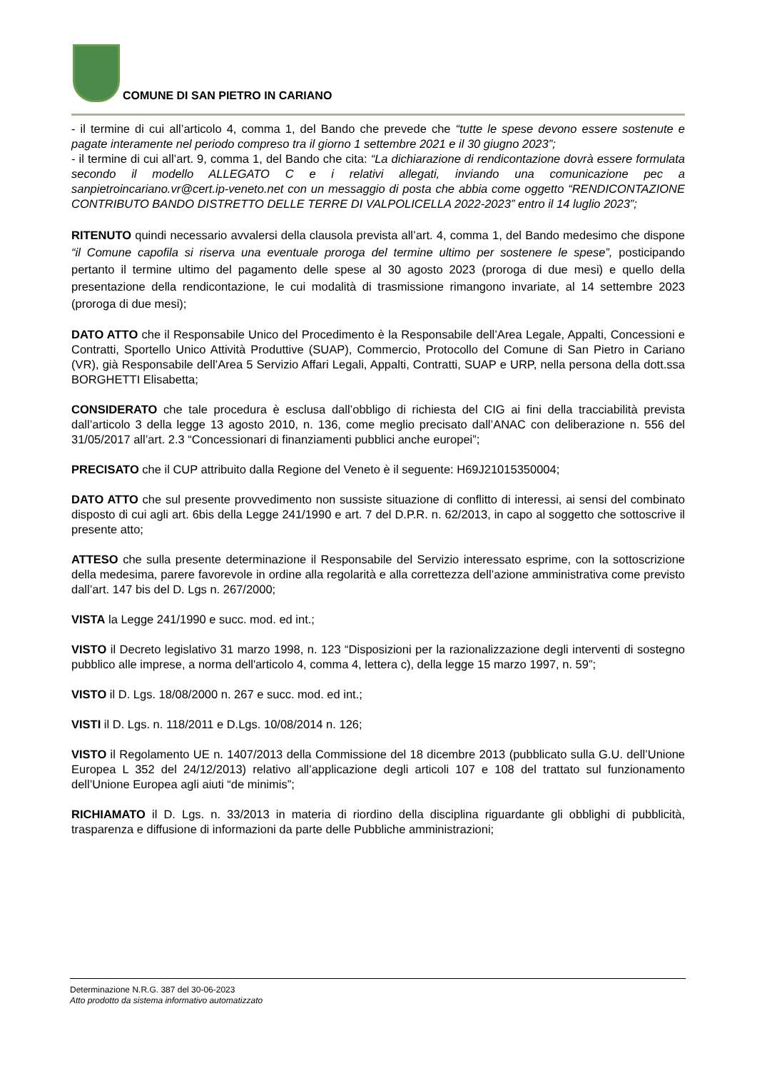COMUNE DI SAN PIETRO IN CARIANO
- il termine di cui all’articolo 4, comma 1, del Bando che prevede che “tutte le spese devono essere sostenute e pagate interamente nel periodo compreso tra il giorno 1 settembre 2021 e il 30 giugno 2023”;
- il termine di cui all’art. 9, comma 1, del Bando che cita: “La dichiarazione di rendicontazione dovrà essere formulata secondo il modello ALLEGATO C e i relativi allegati, inviando una comunicazione pec a sanpietroincariano.vr@cert.ip-veneto.net con un messaggio di posta che abbia come oggetto “RENDICONTAZIONE CONTRIBUTO BANDO DISTRETTO DELLE TERRE DI VALPOLICELLA 2022-2023” entro il 14 luglio 2023”;
RITENUTO quindi necessario avvalersi della clausola prevista all’art. 4, comma 1, del Bando medesimo che dispone “il Comune capofila si riserva una eventuale proroga del termine ultimo per sostenere le spese”, posticipando pertanto il termine ultimo del pagamento delle spese al 30 agosto 2023 (proroga di due mesi) e quello della presentazione della rendicontazione, le cui modalità di trasmissione rimangono invariate, al 14 settembre 2023 (proroga di due mesi);
DATO ATTO che il Responsabile Unico del Procedimento è la Responsabile dell’Area Legale, Appalti, Concessioni e Contratti, Sportello Unico Attività Produttive (SUAP), Commercio, Protocollo del Comune di San Pietro in Cariano (VR), già Responsabile dell’Area 5 Servizio Affari Legali, Appalti, Contratti, SUAP e URP, nella persona della dott.ssa BORGHETTI Elisabetta;
CONSIDERATO che tale procedura è esclusa dall’obbligo di richiesta del CIG ai fini della tracciabilità prevista dall’articolo 3 della legge 13 agosto 2010, n. 136, come meglio precisato dall’ANAC con deliberazione n. 556 del 31/05/2017 all’art. 2.3 “Concessionari di finanziamenti pubblici anche europei”;
PRECISATO che il CUP attribuito dalla Regione del Veneto è il seguente: H69J21015350004;
DATO ATTO che sul presente provvedimento non sussiste situazione di conflitto di interessi, ai sensi del combinato disposto di cui agli art. 6bis della Legge 241/1990 e art. 7 del D.P.R. n. 62/2013, in capo al soggetto che sottoscrive il presente atto;
ATTESO che sulla presente determinazione il Responsabile del Servizio interessato esprime, con la sottoscrizione della medesima, parere favorevole in ordine alla regolarità e alla correttezza dell’azione amministrativa come previsto dall’art. 147 bis del D. Lgs n. 267/2000;
VISTA la Legge 241/1990 e succ. mod. ed int.;
VISTO il Decreto legislativo 31 marzo 1998, n. 123 “Disposizioni per la razionalizzazione degli interventi di sostegno pubblico alle imprese, a norma dell'articolo 4, comma 4, lettera c), della legge 15 marzo 1997, n. 59”;
VISTO il D. Lgs. 18/08/2000 n. 267 e succ. mod. ed int.;
VISTI il D. Lgs. n. 118/2011 e D.Lgs. 10/08/2014 n. 126;
VISTO il Regolamento UE n. 1407/2013 della Commissione del 18 dicembre 2013 (pubblicato sulla G.U. dell’Unione Europea L 352 del 24/12/2013) relativo all’applicazione degli articoli 107 e 108 del trattato sul funzionamento dell’Unione Europea agli aiuti “de minimis”;
RICHIAMATO il D. Lgs. n. 33/2013 in materia di riordino della disciplina riguardante gli obblighi di pubblicità, trasparenza e diffusione di informazioni da parte delle Pubbliche amministrazioni;
Determinazione N.R.G. 387 del 30-06-2023
Atto prodotto da sistema informativo automatizzato